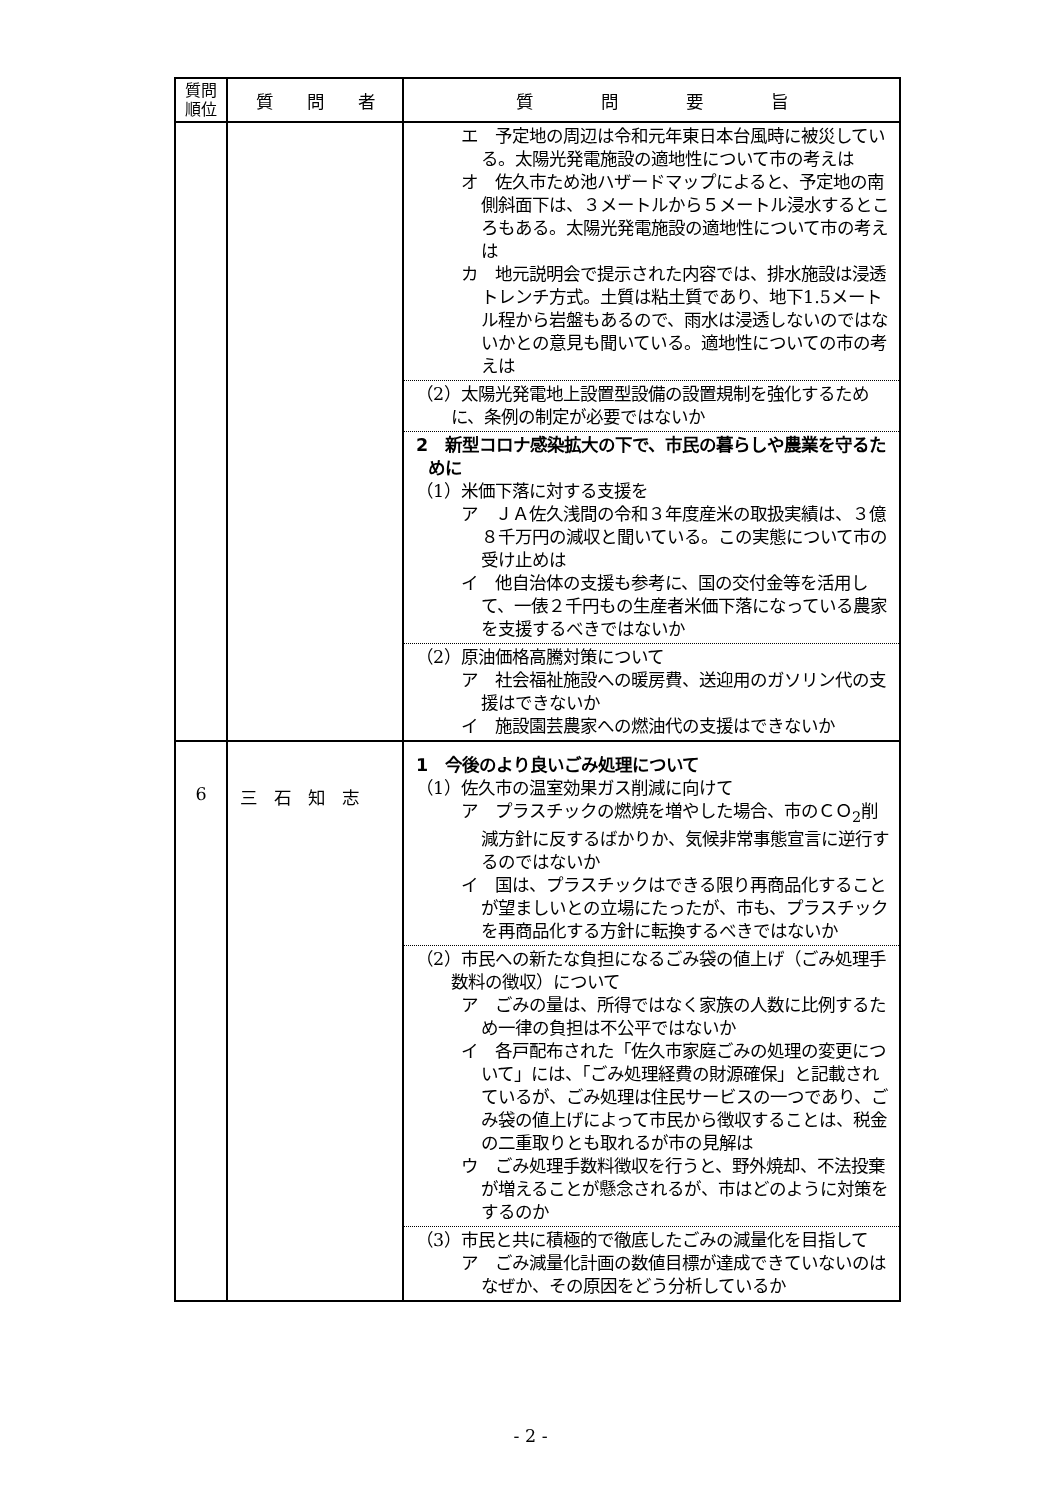| 質問 順位 | 質 問 者 | 質 問 要 旨 |
| --- | --- | --- |
| | | エ 予定地の周辺は令和元年東日本台風時に被災している。太陽光発電施設の適地性について市の考えは オ 佐久市ため池ハザードマップによると、予定地の南側斜面下は、３メートルから５メートル浸水するところもある。太陽光発電施設の適地性について市の考えは カ 地元説明会で提示された内容では、排水施設は浸透トレンチ方式。土質は粘土質であり、地下1.5メートル程から岩盤もあるので、雨水は浸透しないのではないかとの意見も聞いている。適地性についての市の考えは （2）太陽光発電地上設置型設備の設置規制を強化するために、条例の制定が必要ではないか 2 新型コロナ感染拡大の下で、市民の暮らしや農業を守るために （1）米価下落に対する支援を ア ＪＡ佐久浅間の令和３年度産米の取扱実績は、３億８千万円の減収と聞いている。この実態について市の受け止めは イ 他自治体の支援も参考に、国の交付金等を活用して、一俵２千円もの生産者米価下落になっている農家を支援するべきではないか （2）原油価格高騰対策について ア 社会福祉施設への暖房費、送迎用のガソリン代の支援はできないか イ 施設園芸農家への燃油代の支援はできないか |
| 6 | 三 石 知 志 | 1 今後のより良いごみ処理について （1）佐久市の温室効果ガス削減に向けて ア プラスチックの燃焼を増やした場合、市のＣＯ<sub>2</sub>削減方針に反するばかりか、気候非常事態宣言に逆行するのではないか イ 国は、プラスチックはできる限り再商品化することが望ましいとの立場にたったが、市も、プラスチックを再商品化する方針に転換するべきではないか （2）市民への新たな負担になるごみ袋の値上げ（ごみ処理手数料の徴収）について ア ごみの量は、所得ではなく家族の人数に比例するため一律の負担は不公平ではないか イ 各戸配布された「佐久市家庭ごみの処理の変更について」には、「ごみ処理経費の財源確保」と記載されているが、ごみ処理は住民サービスの一つであり、ごみ袋の値上げによって市民から徴収することは、税金の二重取りとも取れるが市の見解は ウ ごみ処理手数料徴収を行うと、野外焼却、不法投棄が増えることが懸念されるが、市はどのように対策をするのか （3）市民と共に積極的で徹底したごみの減量化を目指して ア ごみ減量化計画の数値目標が達成できていないのはなぜか、その原因をどう分析しているか |
- 2 -